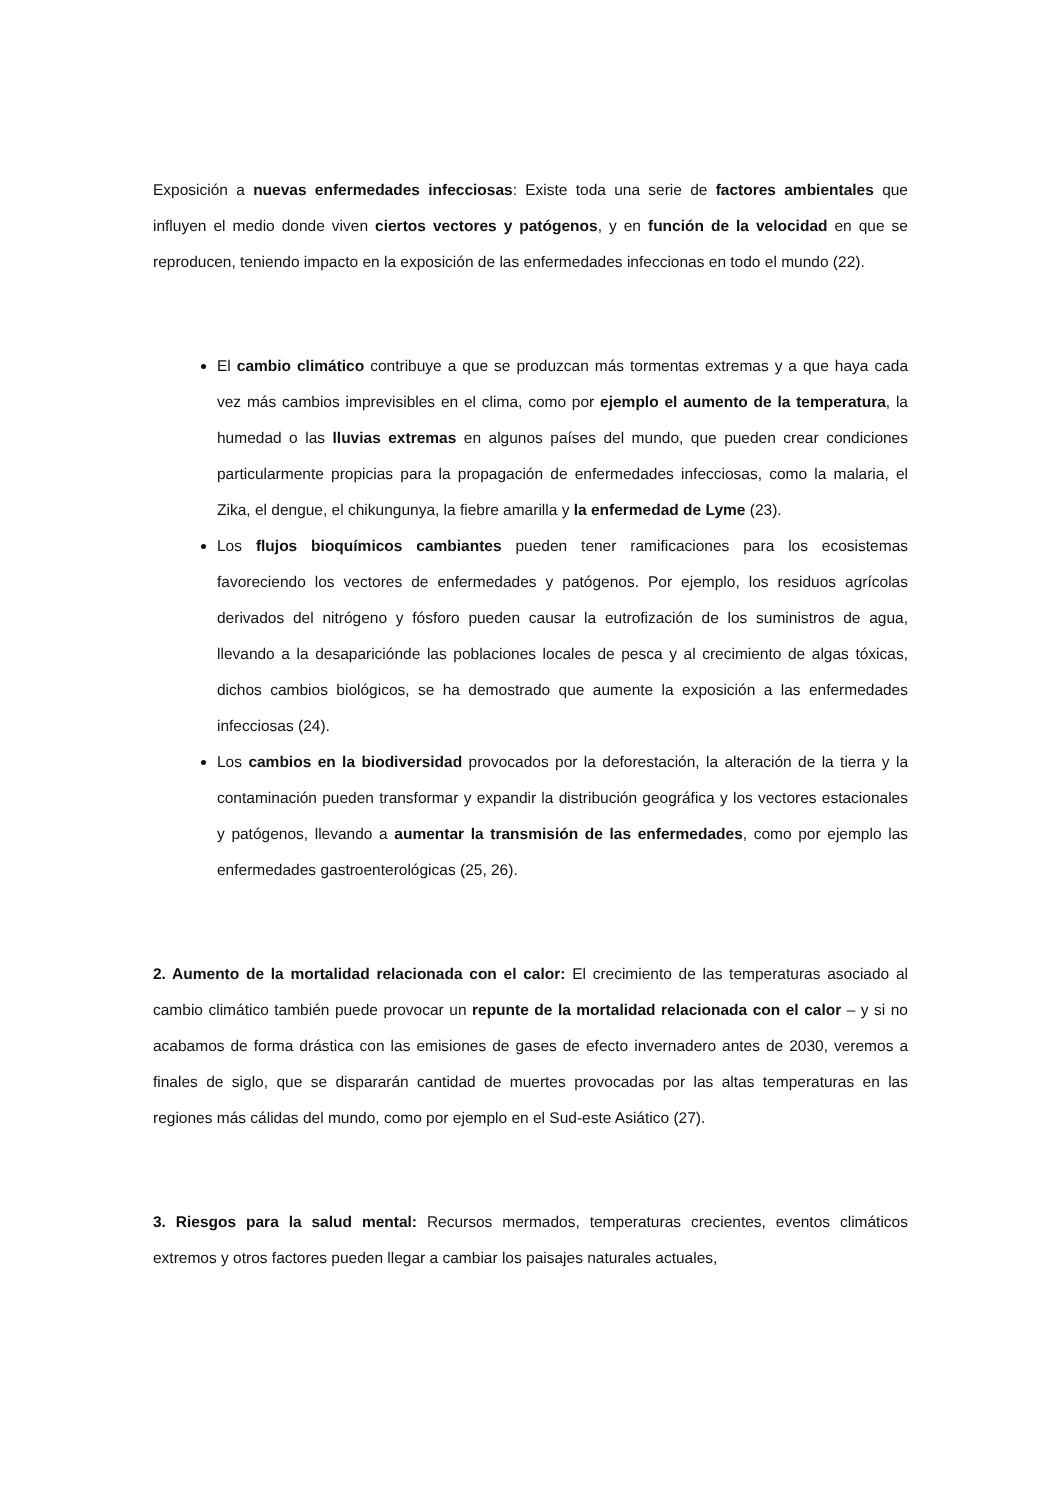Exposición a nuevas enfermedades infecciosas: Existe toda una serie de factores ambientales que influyen el medio donde viven ciertos vectores y patógenos, y en función de la velocidad en que se reproducen, teniendo impacto en la exposición de las enfermedades infeccionas en todo el mundo (22).
El cambio climático contribuye a que se produzcan más tormentas extremas y a que haya cada vez más cambios imprevisibles en el clima, como por ejemplo el aumento de la temperatura, la humedad o las lluvias extremas en algunos países del mundo, que pueden crear condiciones particularmente propicias para la propagación de enfermedades infecciosas, como la malaria, el Zika, el dengue, el chikungunya, la fiebre amarilla y la enfermedad de Lyme (23).
Los flujos bioquímicos cambiantes pueden tener ramificaciones para los ecosistemas favoreciendo los vectores de enfermedades y patógenos. Por ejemplo, los residuos agrícolas derivados del nitrógeno y fósforo pueden causar la eutrofización de los suministros de agua, llevando a la desapariciónde las poblaciones locales de pesca y al crecimiento de algas tóxicas, dichos cambios biológicos, se ha demostrado que aumente la exposición a las enfermedades infecciosas (24).
Los cambios en la biodiversidad provocados por la deforestación, la alteración de la tierra y la contaminación pueden transformar y expandir la distribución geográfica y los vectores estacionales y patógenos, llevando a aumentar la transmisión de las enfermedades, como por ejemplo las enfermedades gastroenterológicas (25, 26).
2. Aumento de la mortalidad relacionada con el calor: El crecimiento de las temperaturas asociado al cambio climático también puede provocar un repunte de la mortalidad relacionada con el calor – y si no acabamos de forma drástica con las emisiones de gases de efecto invernadero antes de 2030, veremos a finales de siglo, que se dispararán cantidad de muertes provocadas por las altas temperaturas en las regiones más cálidas del mundo, como por ejemplo en el Sud-este Asiático (27).
3. Riesgos para la salud mental: Recursos mermados, temperaturas crecientes, eventos climáticos extremos y otros factores pueden llegar a cambiar los paisajes naturales actuales,